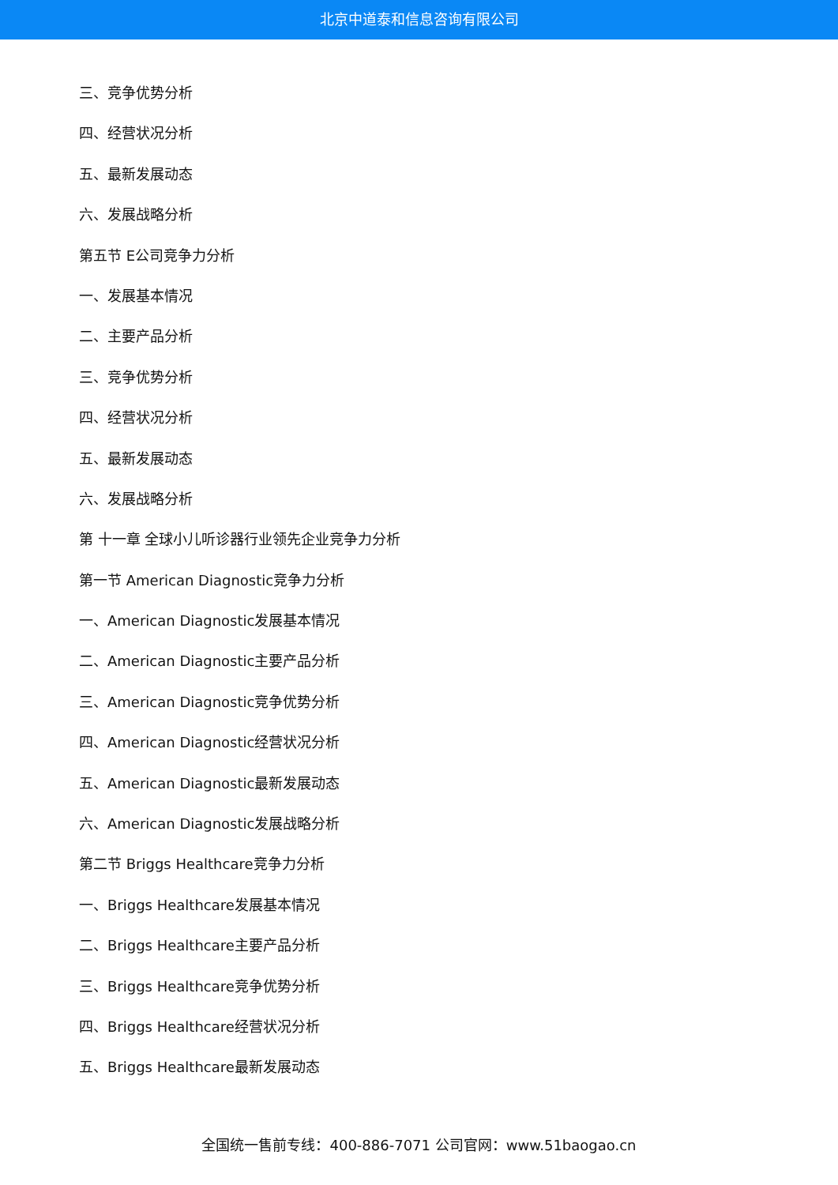北京中道泰和信息咨询有限公司
三、竞争优势分析
四、经营状况分析
五、最新发展动态
六、发展战略分析
第五节 E公司竞争力分析
一、发展基本情况
二、主要产品分析
三、竞争优势分析
四、经营状况分析
五、最新发展动态
六、发展战略分析
第 十一章 全球小儿听诊器行业领先企业竞争力分析
第一节 American Diagnostic竞争力分析
一、American Diagnostic发展基本情况
二、American Diagnostic主要产品分析
三、American Diagnostic竞争优势分析
四、American Diagnostic经营状况分析
五、American Diagnostic最新发展动态
六、American Diagnostic发展战略分析
第二节 Briggs Healthcare竞争力分析
一、Briggs Healthcare发展基本情况
二、Briggs Healthcare主要产品分析
三、Briggs Healthcare竞争优势分析
四、Briggs Healthcare经营状况分析
五、Briggs Healthcare最新发展动态
全国统一售前专线：400-886-7071 公司官网：www.51baogao.cn